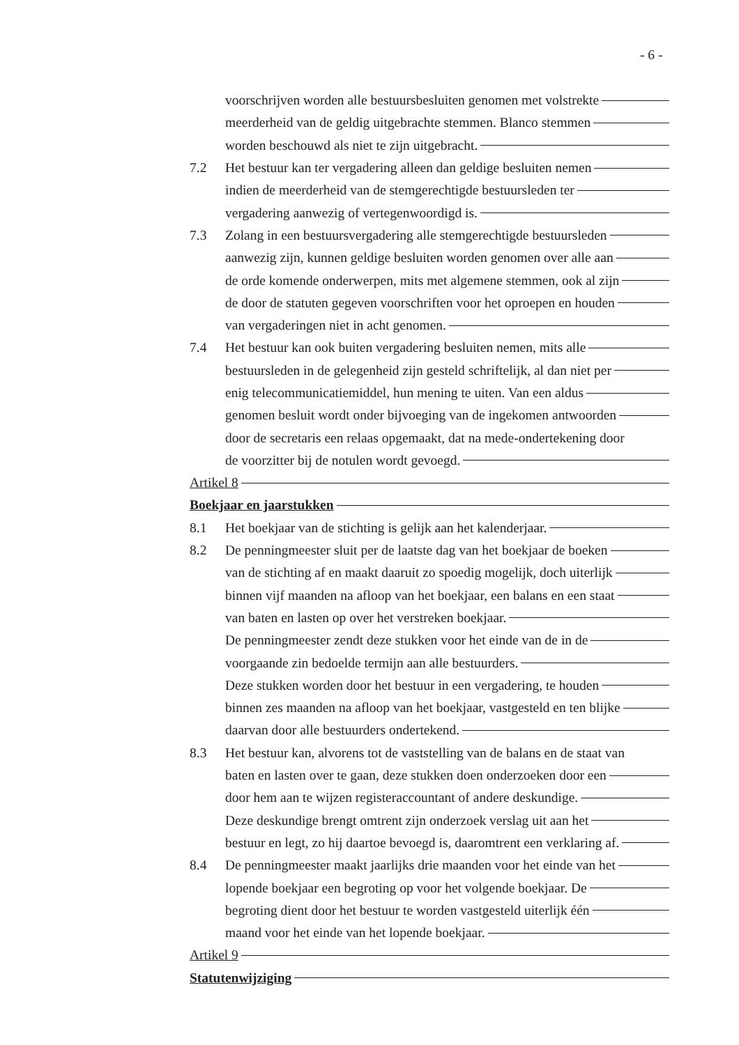- 6 -
voorschrijven worden alle bestuursbesluiten genomen met volstrekte
meerderheid van de geldig uitgebrachte stemmen. Blanco stemmen
worden beschouwd als niet te zijn uitgebracht.
7.2 Het bestuur kan ter vergadering alleen dan geldige besluiten nemen
indien de meerderheid van de stemgerechtigde bestuursleden ter
vergadering aanwezig of vertegenwoordigd is.
7.3 Zolang in een bestuursvergadering alle stemgerechtigde bestuursleden
aanwezig zijn, kunnen geldige besluiten worden genomen over alle aan
de orde komende onderwerpen, mits met algemene stemmen, ook al zijn
de door de statuten gegeven voorschriften voor het oproepen en houden
van vergaderingen niet in acht genomen.
7.4 Het bestuur kan ook buiten vergadering besluiten nemen, mits alle
bestuursleden in de gelegenheid zijn gesteld schriftelijk, al dan niet per
enig telecommunicatiemiddel, hun mening te uiten. Van een aldus
genomen besluit wordt onder bijvoeging van de ingekomen antwoorden
door de secretaris een relaas opgemaakt, dat na mede-ondertekening door
de voorzitter bij de notulen wordt gevoegd.
Artikel 8
Boekjaar en jaarstukken
8.1 Het boekjaar van de stichting is gelijk aan het kalenderjaar.
8.2 De penningmeester sluit per de laatste dag van het boekjaar de boeken
van de stichting af en maakt daaruit zo spoedig mogelijk, doch uiterlijk
binnen vijf maanden na afloop van het boekjaar, een balans en een staat
van baten en lasten op over het verstreken boekjaar.
De penningmeester zendt deze stukken voor het einde van de in de
voorgaande zin bedoelde termijn aan alle bestuurders.
Deze stukken worden door het bestuur in een vergadering, te houden
binnen zes maanden na afloop van het boekjaar, vastgesteld en ten blijke
daarvan door alle bestuurders ondertekend.
8.3 Het bestuur kan, alvorens tot de vaststelling van de balans en de staat van
baten en lasten over te gaan, deze stukken doen onderzoeken door een
door hem aan te wijzen registeraccountant of andere deskundige.
Deze deskundige brengt omtrent zijn onderzoek verslag uit aan het
bestuur en legt, zo hij daartoe bevoegd is, daaromtrent een verklaring af.
8.4 De penningmeester maakt jaarlijks drie maanden voor het einde van het
lopende boekjaar een begroting op voor het volgende boekjaar. De
begroting dient door het bestuur te worden vastgesteld uiterlijk één
maand voor het einde van het lopende boekjaar.
Artikel 9
Statutenwijziging